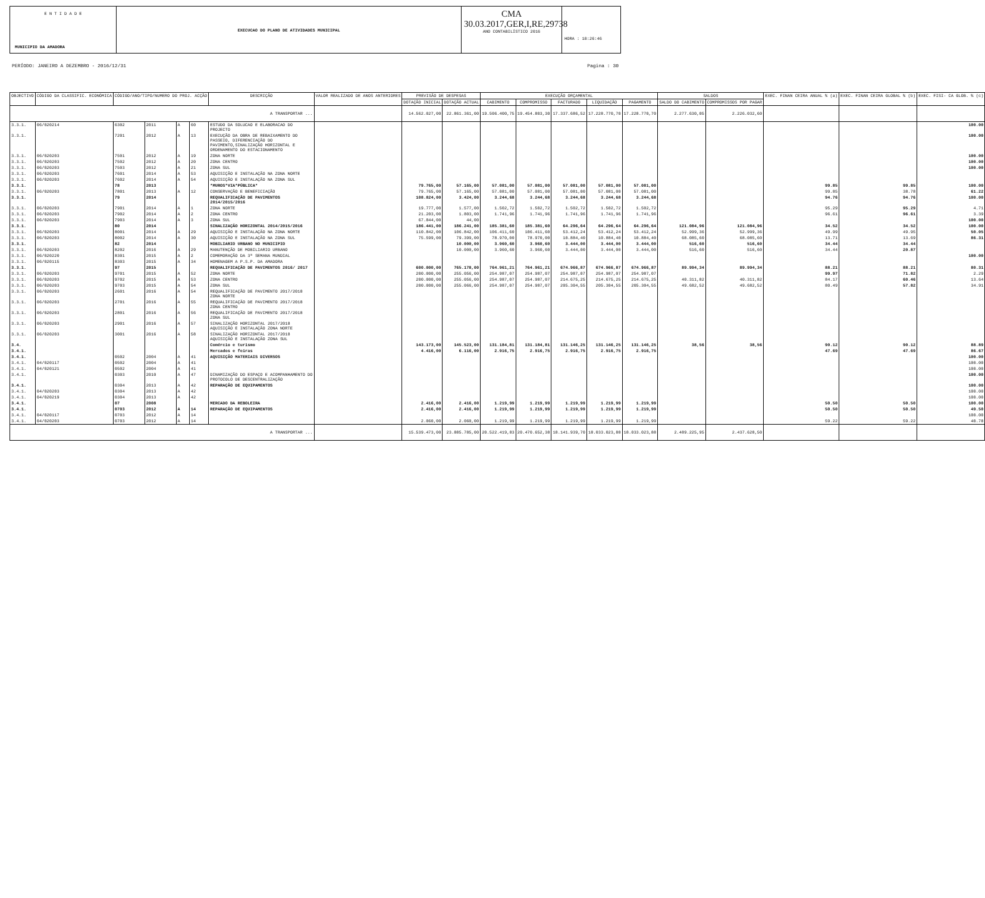E N T I D A D E
MUNICIPIO DA AMADORA
EXECUCAO DO PLANO DE ATIVIDADES MUNICIPAL
CMA 30.03.2017,GER,I,RE,29738
ANO CONTABILÍSTICO 2016
HORA : 10:26:46
PERÍODO: JANEIRO A DEZEMBRO - 2016/12/31 Pagina : 30
| OBJECTIVO | CÓDIGO DA CLASSIFIC. ECONÓMICA | CÓDIGO/ANO/TIPO/NUMERO DO PROJ. ACÇÃO | | | | DESCRIÇÃO | VALOR REALIZADO DE ANOS ANTERIORES | PREVISÃO DE DESPESAS | | EXECUÇÃO ORÇAMENTAL | | | | | SALDOS | | EXEC. FINAN CEIRA ANUAL % (a) | EXEC. FINAN CEIRA GLOBAL % (b) | EXEC. FISI- CA GLOB. % (c) |
| --- | --- | --- | --- | --- | --- | --- | --- | --- | --- | --- | --- | --- | --- | --- | --- | --- | --- | --- | --- |
| | | | | | | | | DOTAÇÃO INICIAL | DOTAÇÃO ACTUAL | CABIMENTO | COMPROMISSO | FACTURADO | LIQUIDAÇÃO | PAGAMENTO | SALDO DO CABIMENTO | COMPROMISSOS POR PAGAR | | | |
| A TRANSPORTAR ... | | | | | | | | 14.562.027,00 | 22.861.361,00 | 19.506.400,75 | 19.454.803,30 | 17.337.686,52 | 17.228.770,70 | 17.228.770,70 | 2.277.630,05 | 2.226.032,60 | | | |
| 3.3.1. | 06/020214 | 6302 | 2011 | A | 60 | ESTUDO DA SOLUCAO E ELABORACAO DO PROJECTO | | | | | | | | | | | | | 100.00 |
| 3.3.1. | | 7201 | 2012 | A | 13 | EXECUÇÃO DA OBRA DE REBAIXAMENTO DO PASSEIO, DIFERENCIAÇÃO DO PAVIMENTO,SINALIZAÇÃO HORIZONTAL E ORDENAMENTO DO ESTACIONAMENTO | | | | | | | | | | | | | 100.00 |
| 3.3.1. | 06/020203 | 7501 | 2012 | A | 19 | ZONA NORTE | | | | | | | | | | | | | 100.00 |
| 3.3.1. | 06/020203 | 7502 | 2012 | A | 20 | ZONA CENTRO | | | | | | | | | | | | | 100.00 |
| 3.3.1. | 06/020203 | 7503 | 2012 | A | 21 | ZONA SUL | | | | | | | | | | | | | 100.00 |
| 3.3.1. | 06/020203 | 7601 | 2014 | A | 53 | AQUISIÇÃO E INSTALAÇÃO NA ZONA NORTE | | | | | | | | | | | | | |
| 3.3.1. | 06/020203 | 7602 | 2014 | A | 54 | AQUISIÇÃO E INSTALAÇÃO NA ZONA SUL | | | | | | | | | | | | | |
| 3.3.1. | | 78 | 2013 | | | *MUROS*VIA*PÚBLICA* | | 79.765,00 | 57.165,00 | 57.081,00 | 57.081,00 | 57.081,00 | 57.081,00 | 57.081,00 | | | 99.85 | 99.85 | 100.00 |
| 3.3.1. | 06/020203 | 7801 | 2013 | A | 12 | CONSERVAÇÃO E BENEFICIAÇÃO | | 79.765,00 | 57.165,00 | 57.081,00 | 57.081,00 | 57.081,00 | 57.081,00 | 57.081,00 | | | 99.85 | 38.78 | 61.22 |
| 3.3.1. | | 79 | 2014 | | | REQUALIFICAÇÃO DE PAVIMENTOS 2014/2015/2016 | | 108.824,00 | 3.424,00 | 3.244,68 | 3.244,68 | 3.244,68 | 3.244,68 | 3.244,68 | | | 94.76 | 94.76 | 100.00 |
| 3.3.1. | 06/020203 | 7901 | 2014 | A | 1 | ZONA NORTE | | 19.777,00 | 1.577,00 | 1.502,72 | 1.502,72 | 1.502,72 | 1.502,72 | 1.502,72 | | | 95.29 | 95.29 | 4.71 |
| 3.3.1. | 06/020203 | 7902 | 2014 | A | 2 | ZONA CENTRO | | 21.203,00 | 1.803,00 | 1.741,96 | 1.741,96 | 1.741,96 | 1.741,96 | 1.741,96 | | | 96.61 | 96.61 | 3.39 |
| 3.3.1. | 06/020203 | 7903 | 2014 | A | 3 | ZONA SUL | | 67.844,00 | 44,00 | | | | | | | | | | 100.00 |
| 3.3.1. | | 80 | 2014 | | | SINALIZAÇÃO HORIZONTAL 2014/2015/2016 | | 186.441,00 | 186.241,00 | 185.381,60 | 185.381,60 | 64.296,64 | 64.296,64 | 64.296,64 | 121.084,96 | 121.084,96 | 34.52 | 34.52 | 100.00 |
| 3.3.1. | 06/020203 | 8001 | 2014 | A | 29 | AQUISIÇÃO E INSTALAÇÃO NA ZONA NORTE | | 110.842,00 | 106.842,00 | 106.411,60 | 106.411,60 | 53.412,24 | 53.412,24 | 53.412,24 | 52.999,36 | 52.999,36 | 49.99 | 49.95 | 50.05 |
| 3.3.1. | 06/020203 | 8002 | 2014 | A | 30 | AQUISIÇÃO E INSTALAÇÃO NA ZONA SUL | | 75.599,00 | 79.399,00 | 78.970,00 | 78.970,00 | 10.884,40 | 10.884,40 | 10.884,40 | 68.085,60 | 68.085,60 | 13.71 | 13.69 | 86.31 |
| 3.3.1. | | 82 | 2014 | | | MOBILIARIO URBANO NO MUNICIPIO | | | 10.000,00 | 3.960,60 | 3.960,60 | 3.444,00 | 3.444,00 | 3.444,00 | 516,60 | 516,60 | 34.44 | 34.44 | |
| 3.3.1. | 06/020203 | 8202 | 2016 | A | 29 | MANUTENÇÃO DE MOBILIARIO URBANO | | | 10.000,00 | 3.960,60 | 3.960,60 | 3.444,00 | 3.444,00 | 3.444,00 | 516,60 | 516,60 | 34.44 | 20.87 | |
| 3.3.1. | 06/020220 | 8301 | 2015 | A | 2 | COMEMORAÇÃO DA 3ª SEMANA MUNDIAL | | | | | | | | | | | | | 100.00 |
| 3.3.1. | 06/020115 | 8303 | 2015 | A | 34 | HOMENAGEM A P.S.P. DA AMADORA | | | | | | | | | | | | | |
| 3.3.1. | | 97 | 2015 | | | REQUALIFICAÇÃO DE PAVIMENTOS 2016/ 2017 | | 600.000,00 | 765.178,00 | 764.961,21 | 764.961,21 | 674.966,87 | 674.966,87 | 674.966,87 | 89.994,34 | 89.994,34 | 88.21 | 88.21 | 80.31 |
| 3.3.1. | 06/020203 | 9701 | 2015 | A | 52 | ZONA NORTE | | 200.000,00 | 255.056,00 | 254.987,07 | 254.987,07 | 254.987,07 | 254.987,07 | 254.987,07 | | | 99.97 | 71.82 | 2.29 |
| 3.3.1. | 06/020203 | 9702 | 2015 | A | 53 | ZONA CENTRO | | 200.000,00 | 255.056,00 | 254.987,07 | 254.987,07 | 214.675,25 | 214.675,25 | 214.675,25 | 40.311,82 | 40.311,82 | 84.17 | 60.46 | 13.64 |
| 3.3.1. | 06/020203 | 9703 | 2015 | A | 54 | ZONA SUL | | 200.000,00 | 255.066,00 | 254.987,07 | 254.987,07 | 205.304,55 | 205.304,55 | 205.304,55 | 49.682,52 | 49.682,52 | 80.49 | 57.82 | 34.91 |
| 3.3.1. | 06/020203 | 2601 | 2016 | A | 54 | REQUALIFICAÇÃO DE PAVIMENTO 2017/2018 ZONA NORTE | | | | | | | | | | | | | |
| 3.3.1. | 06/020203 | 2701 | 2016 | A | 55 | REQUALIFICAÇÃO DE PAVIMENTO 2017/2018 ZONA CENTRO | | | | | | | | | | | | | |
| 3.3.1. | 06/020203 | 2801 | 2016 | A | 56 | REQUALIFICAÇÃO DE PAVIMENTO 2017/2018 ZONA SUL | | | | | | | | | | | | | |
| 3.3.1. | 06/020203 | 2901 | 2016 | A | 57 | SINALIZAÇÃO HORIZONTAL 2017/2018 AQUISIÇÃO E INSTALAÇÃO ZONA NORTE | | | | | | | | | | | | | |
| 3.3.1. | 06/020203 | 3001 | 2016 | A | 58 | SINALIZAÇÃO HORIZONTAL 2017/2018 AQUISIÇÃO E INSTALAÇÃO ZONA SUL | | | | | | | | | | | | | |
| 3.4. | | | | | | Comércio e turismo | | 143.173,00 | 145.523,00 | 131.184,81 | 131.184,81 | 131.146,25 | 131.146,25 | 131.146,25 | 38,56 | 38,56 | 90.12 | 90.12 | 88.89 |
| 3.4.1. | | | | | | Mercados e feiras | | 4.416,00 | 6.116,00 | 2.916,75 | 2.916,75 | 2.916,75 | 2.916,75 | 2.916,75 | | | 47.69 | 47.69 | 86.67 |
| 3.4.1. | | 0502 | 2004 | A | 41 | AQUISIÇÃO MATERIAIS DIVERSOS | | | | | | | | | | | | | 100.00 |
| 3.4.1. | 04/020117 | 0502 | 2004 | A | 41 | | | | | | | | | | | | | | 100.00 |
| 3.4.1. | 04/020121 | 0502 | 2004 | A | 41 | | | | | | | | | | | | | | 100.00 |
| 3.4.1. | | 0303 | 2010 | A | 47 | DINAMIZAÇÃO DO ESPAÇO E ACOMPANHAMENTO DO PROTOCOLO DE DESCENTRALIZAÇÃO | | | | | | | | | | | | | 100.00 |
| 3.4.1. | | 0304 | 2013 | A | 42 | REPARAÇÃO DE EQUIPAMENTOS | | | | | | | | | | | | | 100.00 |
| 3.4.1. | 04/020203 | 0304 | 2013 | A | 42 | | | | | | | | | | | | | | 100.00 |
| 3.4.1. | 04/020219 | 0304 | 2013 | A | 42 | | | | | | | | | | | | | | 100.00 |
| 3.4.1. | | 07 | 2008 | | | MERCADO DA REBOLEIRA | | 2.416,00 | 2.416,00 | 1.219,99 | 1.219,99 | 1.219,99 | 1.219,99 | 1.219,99 | | | 50.50 | 50.50 | 100.00 |
| 3.4.1. | | 0703 | 2012 | A | 14 | REPARAÇÃO DE EQUIPAMENTOS | | 2.416,00 | 2.416,00 | 1.219,99 | 1.219,99 | 1.219,99 | 1.219,99 | 1.219,99 | | | 50.50 | 50.50 | 49.50 |
| 3.4.1. | 04/020117 | 0703 | 2012 | A | 14 | | | | | | | | | | | | | | 100.00 |
| 3.4.1. | 04/020203 | 0703 | 2012 | A | 14 | | | 2.060,00 | 2.060,00 | 1.219,99 | 1.219,99 | 1.219,99 | 1.219,99 | 1.219,99 | | | 59.22 | 59.22 | 40.78 |
| A TRANSPORTAR ... | | | | | | | | 15.539.473,00 | 23.885.785,00 | 20.522.419,83 | 20.470.652,38 | 18.141.939,70 | 18.033.023,88 | 18.033.023,88 | 2.489.225,95 | 2.437.628,50 | | | |